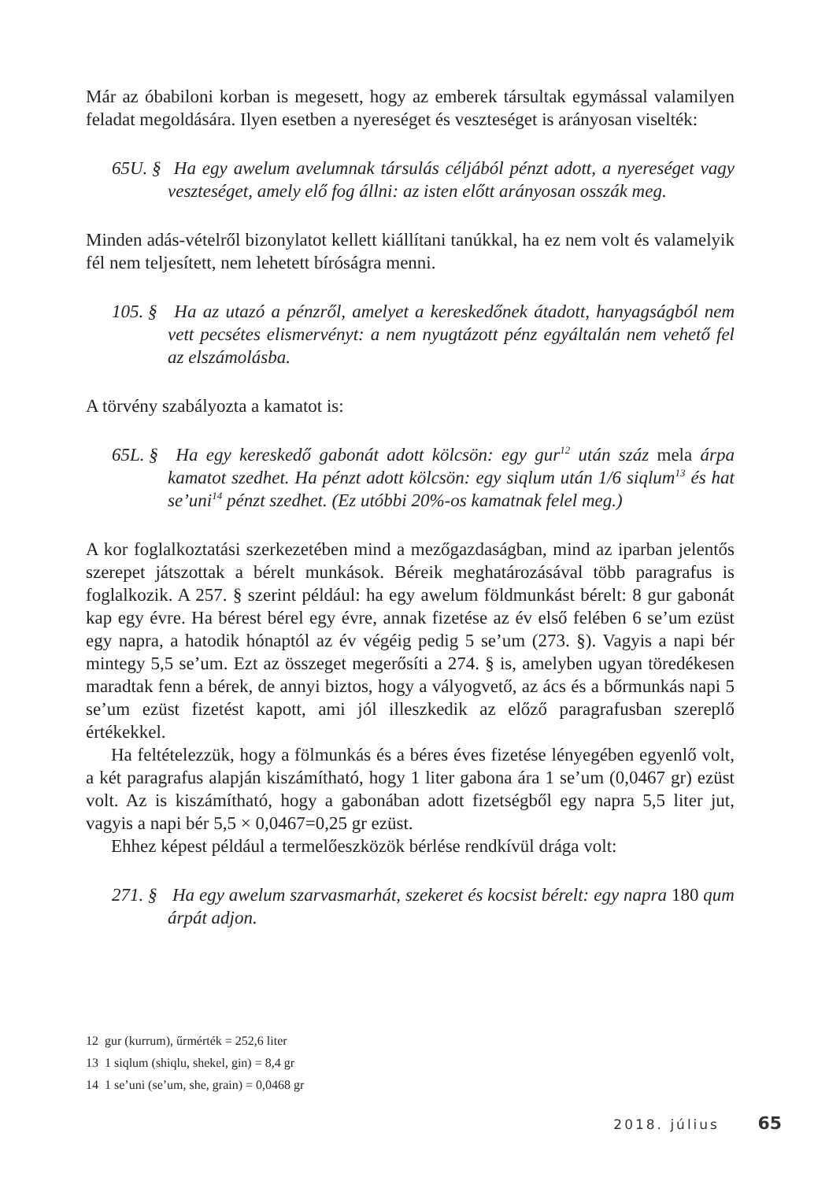Már az óbabiloni korban is megesett, hogy az emberek társultak egymással valamilyen feladat megoldására. Ilyen esetben a nyereséget és veszteséget is arányosan viselték:
65U. § Ha egy awelum avelumnak társulás céljából pénzt adott, a nyereséget vagy veszteséget, amely elő fog állni: az isten előtt arányosan osszák meg.
Minden adás-vételről bizonylatot kellett kiállítani tanúkkal, ha ez nem volt és valamelyik fél nem teljesített, nem lehetett bíróságra menni.
105. § Ha az utazó a pénzről, amelyet a kereskedőnek átadott, hanyagságból nem vett pecsétes elismervényt: a nem nyugtázott pénz egyáltalán nem vehető fel az elszámolásba.
A törvény szabályozta a kamatot is:
65L. § Ha egy kereskedő gabonát adott kölcsön: egy gur<sup>12</sup> után száz mela árpa kamatot szedhet. Ha pénzt adott kölcsön: egy siqlum után 1/6 siqlum<sup>13</sup> és hat se’uni<sup>14</sup> pénzt szedhet. (Ez utóbbi 20%-os kamatnak felel meg.)
A kor foglalkoztatási szerkezetében mind a mezőgazdaságban, mind az iparban jelentős szerepet játszottak a bérelt munkások. Béreik meghatározásával több paragrafus is foglalkozik. A 257. § szerint például: ha egy awelum földmunkást bérelt: 8 gur gabonát kap egy évre. Ha bérest bérel egy évre, annak fizetése az év első felében 6 se’um ezüst egy napra, a hatodik hónaptól az év végéig pedig 5 se’um (273. §). Vagyis a napi bér mintegy 5,5 se’um. Ezt az összeget megerősíti a 274. § is, amelyben ugyan töredékesen maradtak fenn a bérek, de annyi biztos, hogy a vályogvető, az ács és a bőrmunkás napi 5 se’um ezüst fizetést kapott, ami jól illeszkedik az előző paragrafusban szereplő értékekkel.
Ha feltételezzük, hogy a fölmunkás és a béres éves fizetése lényegében egyenlő volt, a két paragrafus alapján kiszámítható, hogy 1 liter gabona ára 1 se’um (0,0467 gr) ezüst volt. Az is kiszámítható, hogy a gabonában adott fizetségből egy napra 5,5 liter jut, vagyis a napi bér 5,5 × 0,0467=0,25 gr ezüst.
Ehhez képest például a termelőeszközök bérlése rendkívül drága volt:
271. § Ha egy awelum szarvasmarhát, szekeret és kocsist bérelt: egy napra 180 qum árpát adjon.
12 gur (kurrum), űrmérték = 252,6 liter
13 1 siqlum (shiqlu, shekel, gin) = 8,4 gr
14 1 se’uni (se’um, she, grain) = 0,0468 gr
2018. július 65